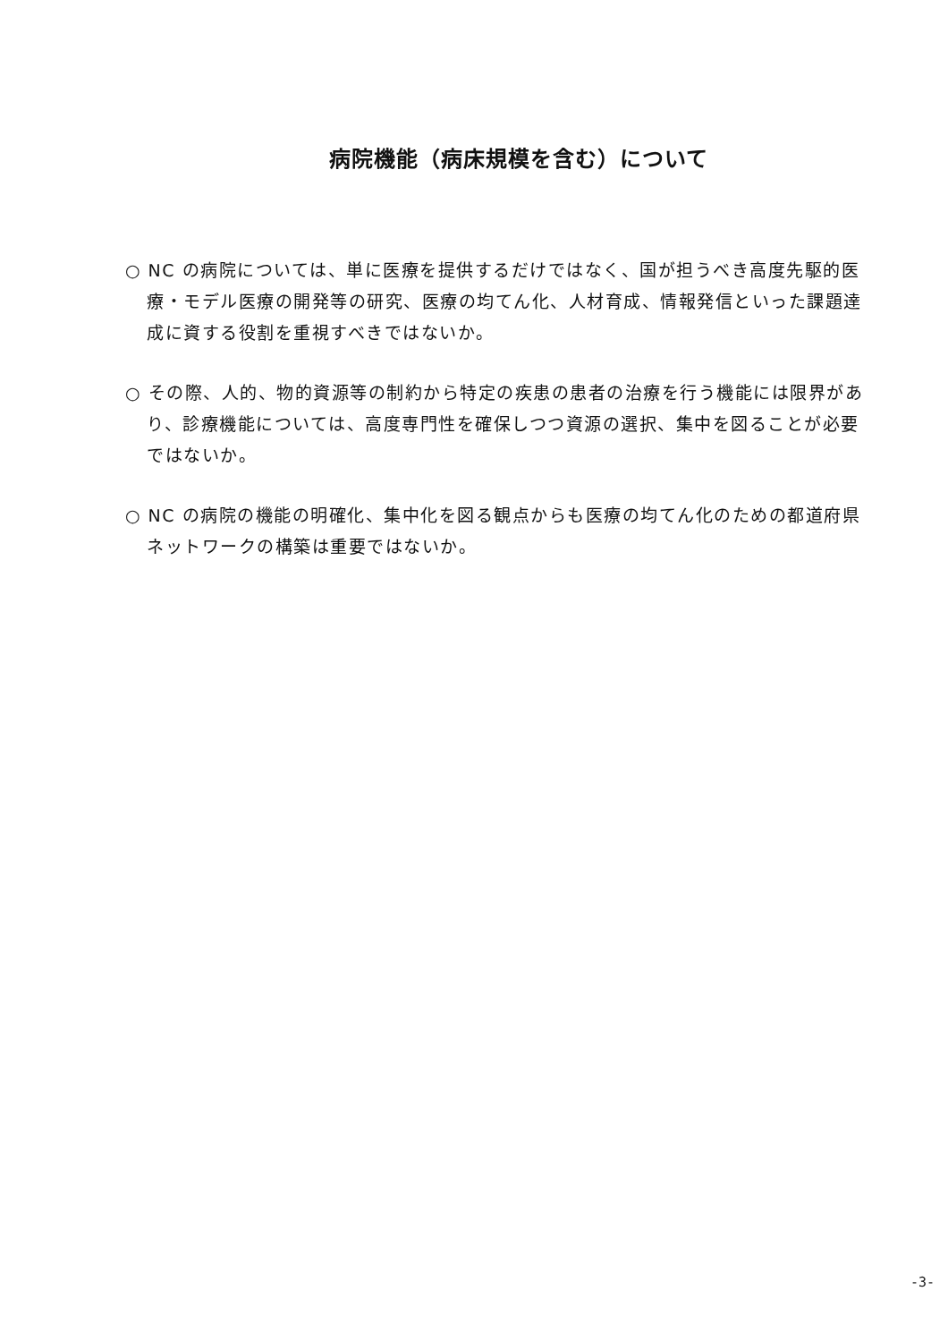病院機能（病床規模を含む）について
○ NC の病院については、単に医療を提供するだけではなく、国が担うべき高度先駆的医療・モデル医療の開発等の研究、医療の均てん化、人材育成、情報発信といった課題達成に資する役割を重視すべきではないか。
○ その際、人的、物的資源等の制約から特定の疾患の患者の治療を行う機能には限界があり、診療機能については、高度専門性を確保しつつ資源の選択、集中を図ることが必要ではないか。
○ NC の病院の機能の明確化、集中化を図る観点からも医療の均てん化のための都道府県ネットワークの構築は重要ではないか。
-3-